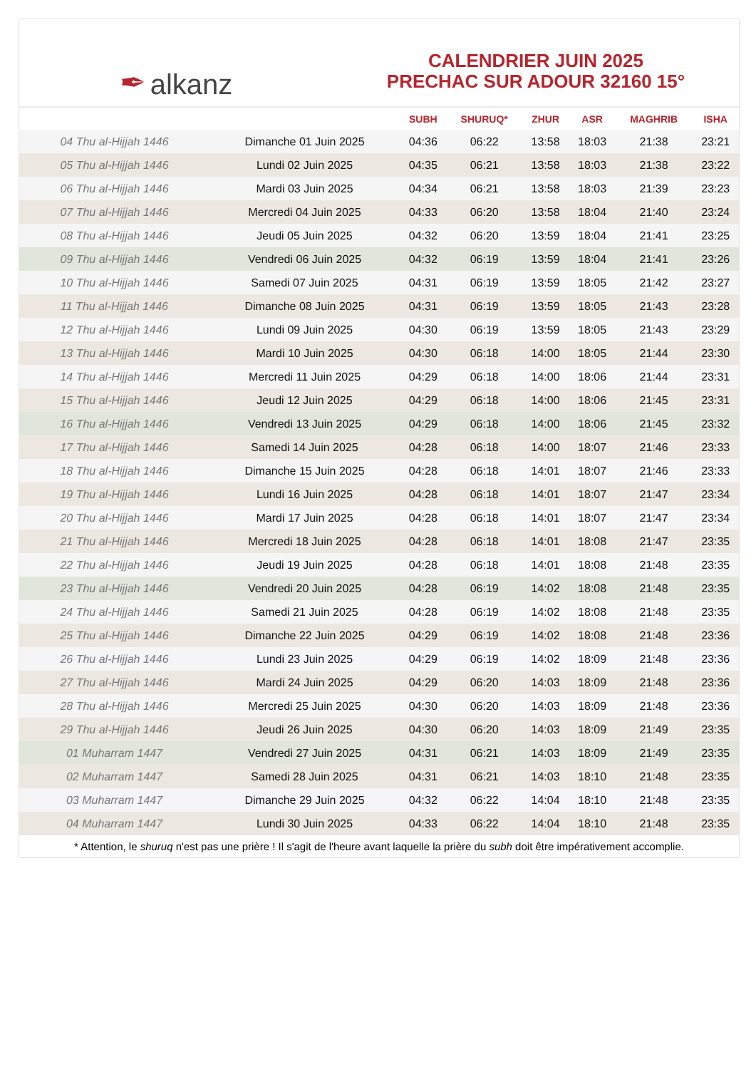✒ alkanz
CALENDRIER JUIN 2025
PRECHAC SUR ADOUR 32160 15°
| | | SUBH | SHURUQ* | ZHUR | ASR | MAGHRIB | ISHA |
| --- | --- | --- | --- | --- | --- | --- | --- |
| 04 Thu al-Hijjah 1446 | Dimanche 01 Juin 2025 | 04:36 | 06:22 | 13:58 | 18:03 | 21:38 | 23:21 |
| 05 Thu al-Hijjah 1446 | Lundi 02 Juin 2025 | 04:35 | 06:21 | 13:58 | 18:03 | 21:38 | 23:22 |
| 06 Thu al-Hijjah 1446 | Mardi 03 Juin 2025 | 04:34 | 06:21 | 13:58 | 18:03 | 21:39 | 23:23 |
| 07 Thu al-Hijjah 1446 | Mercredi 04 Juin 2025 | 04:33 | 06:20 | 13:58 | 18:04 | 21:40 | 23:24 |
| 08 Thu al-Hijjah 1446 | Jeudi 05 Juin 2025 | 04:32 | 06:20 | 13:59 | 18:04 | 21:41 | 23:25 |
| 09 Thu al-Hijjah 1446 | Vendredi 06 Juin 2025 | 04:32 | 06:19 | 13:59 | 18:04 | 21:41 | 23:26 |
| 10 Thu al-Hijjah 1446 | Samedi 07 Juin 2025 | 04:31 | 06:19 | 13:59 | 18:05 | 21:42 | 23:27 |
| 11 Thu al-Hijjah 1446 | Dimanche 08 Juin 2025 | 04:31 | 06:19 | 13:59 | 18:05 | 21:43 | 23:28 |
| 12 Thu al-Hijjah 1446 | Lundi 09 Juin 2025 | 04:30 | 06:19 | 13:59 | 18:05 | 21:43 | 23:29 |
| 13 Thu al-Hijjah 1446 | Mardi 10 Juin 2025 | 04:30 | 06:18 | 14:00 | 18:05 | 21:44 | 23:30 |
| 14 Thu al-Hijjah 1446 | Mercredi 11 Juin 2025 | 04:29 | 06:18 | 14:00 | 18:06 | 21:44 | 23:31 |
| 15 Thu al-Hijjah 1446 | Jeudi 12 Juin 2025 | 04:29 | 06:18 | 14:00 | 18:06 | 21:45 | 23:31 |
| 16 Thu al-Hijjah 1446 | Vendredi 13 Juin 2025 | 04:29 | 06:18 | 14:00 | 18:06 | 21:45 | 23:32 |
| 17 Thu al-Hijjah 1446 | Samedi 14 Juin 2025 | 04:28 | 06:18 | 14:00 | 18:07 | 21:46 | 23:33 |
| 18 Thu al-Hijjah 1446 | Dimanche 15 Juin 2025 | 04:28 | 06:18 | 14:01 | 18:07 | 21:46 | 23:33 |
| 19 Thu al-Hijjah 1446 | Lundi 16 Juin 2025 | 04:28 | 06:18 | 14:01 | 18:07 | 21:47 | 23:34 |
| 20 Thu al-Hijjah 1446 | Mardi 17 Juin 2025 | 04:28 | 06:18 | 14:01 | 18:07 | 21:47 | 23:34 |
| 21 Thu al-Hijjah 1446 | Mercredi 18 Juin 2025 | 04:28 | 06:18 | 14:01 | 18:08 | 21:47 | 23:35 |
| 22 Thu al-Hijjah 1446 | Jeudi 19 Juin 2025 | 04:28 | 06:18 | 14:01 | 18:08 | 21:48 | 23:35 |
| 23 Thu al-Hijjah 1446 | Vendredi 20 Juin 2025 | 04:28 | 06:19 | 14:02 | 18:08 | 21:48 | 23:35 |
| 24 Thu al-Hijjah 1446 | Samedi 21 Juin 2025 | 04:28 | 06:19 | 14:02 | 18:08 | 21:48 | 23:35 |
| 25 Thu al-Hijjah 1446 | Dimanche 22 Juin 2025 | 04:29 | 06:19 | 14:02 | 18:08 | 21:48 | 23:36 |
| 26 Thu al-Hijjah 1446 | Lundi 23 Juin 2025 | 04:29 | 06:19 | 14:02 | 18:09 | 21:48 | 23:36 |
| 27 Thu al-Hijjah 1446 | Mardi 24 Juin 2025 | 04:29 | 06:20 | 14:03 | 18:09 | 21:48 | 23:36 |
| 28 Thu al-Hijjah 1446 | Mercredi 25 Juin 2025 | 04:30 | 06:20 | 14:03 | 18:09 | 21:48 | 23:36 |
| 29 Thu al-Hijjah 1446 | Jeudi 26 Juin 2025 | 04:30 | 06:20 | 14:03 | 18:09 | 21:49 | 23:35 |
| 01 Muharram 1447 | Vendredi 27 Juin 2025 | 04:31 | 06:21 | 14:03 | 18:09 | 21:49 | 23:35 |
| 02 Muharram 1447 | Samedi 28 Juin 2025 | 04:31 | 06:21 | 14:03 | 18:10 | 21:48 | 23:35 |
| 03 Muharram 1447 | Dimanche 29 Juin 2025 | 04:32 | 06:22 | 14:04 | 18:10 | 21:48 | 23:35 |
| 04 Muharram 1447 | Lundi 30 Juin 2025 | 04:33 | 06:22 | 14:04 | 18:10 | 21:48 | 23:35 |
* Attention, le shuruq n'est pas une prière ! Il s'agit de l'heure avant laquelle la prière du subh doit être impérativement accomplie.